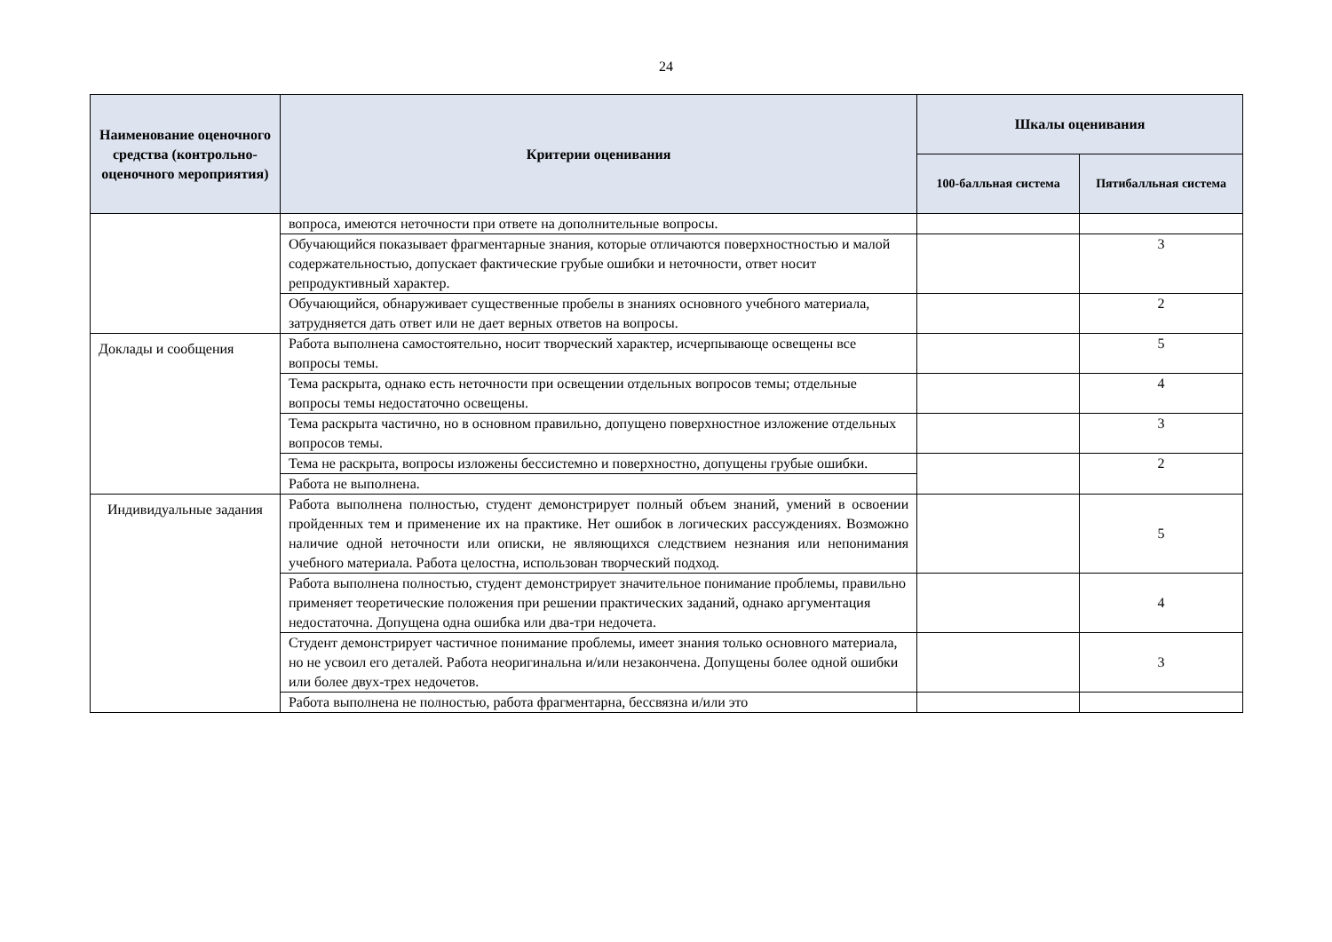24
| Наименование оценочного средства (контрольно-оценочного мероприятия) | Критерии оценивания | Шкалы оценивания | |
| --- | --- | --- | --- |
| | | 100-балльная система | Пятибалльная система |
| | вопроса, имеются неточности при ответе на дополнительные вопросы. | | |
| | Обучающийся показывает фрагментарные знания, которые отличаются поверхностностью и малой содержательностью, допускает фактические грубые ошибки и неточности, ответ носит репродуктивный характер. | | 3 |
| | Обучающийся, обнаруживает существенные пробелы в знаниях основного учебного материала, затрудняется дать ответ или не дает верных ответов на вопросы. | | 2 |
| Доклады и сообщения | Работа выполнена самостоятельно, носит творческий характер, исчерпывающе освещены все вопросы темы. | | 5 |
| | Тема раскрыта, однако есть неточности при освещении отдельных вопросов темы; отдельные вопросы темы недостаточно освещены. | | 4 |
| | Тема раскрыта частично, но в основном правильно, допущено поверхностное изложение отдельных вопросов темы. | | 3 |
| | Тема не раскрыта, вопросы изложены бессистемно и поверхностно, допущены грубые ошибки. | | 2 |
| | Работа не выполнена. | | |
| Индивидуальные задания | Работа выполнена полностью, студент демонстрирует полный объем знаний, умений в освоении пройденных тем и применение их на практике. Нет ошибок в логических рассуждениях. Возможно наличие одной неточности или описки, не являющихся следствием незнания или непонимания учебного материала. Работа целостна, использован творческий подход. | | 5 |
| | Работа выполнена полностью, студент демонстрирует значительное понимание проблемы, правильно применяет теоретические положения при решении практических заданий, однако аргументация недостаточна. Допущена одна ошибка или два-три недочета. | | 4 |
| | Студент демонстрирует частичное понимание проблемы, имеет знания только основного материала, но не усвоил его деталей. Работа неоригинальна и/или незакончена. Допущены более одной ошибки или более двух-трех недочетов. | | 3 |
| | Работа выполнена не полностью, работа фрагментарна, бессвязна и/или это | | |